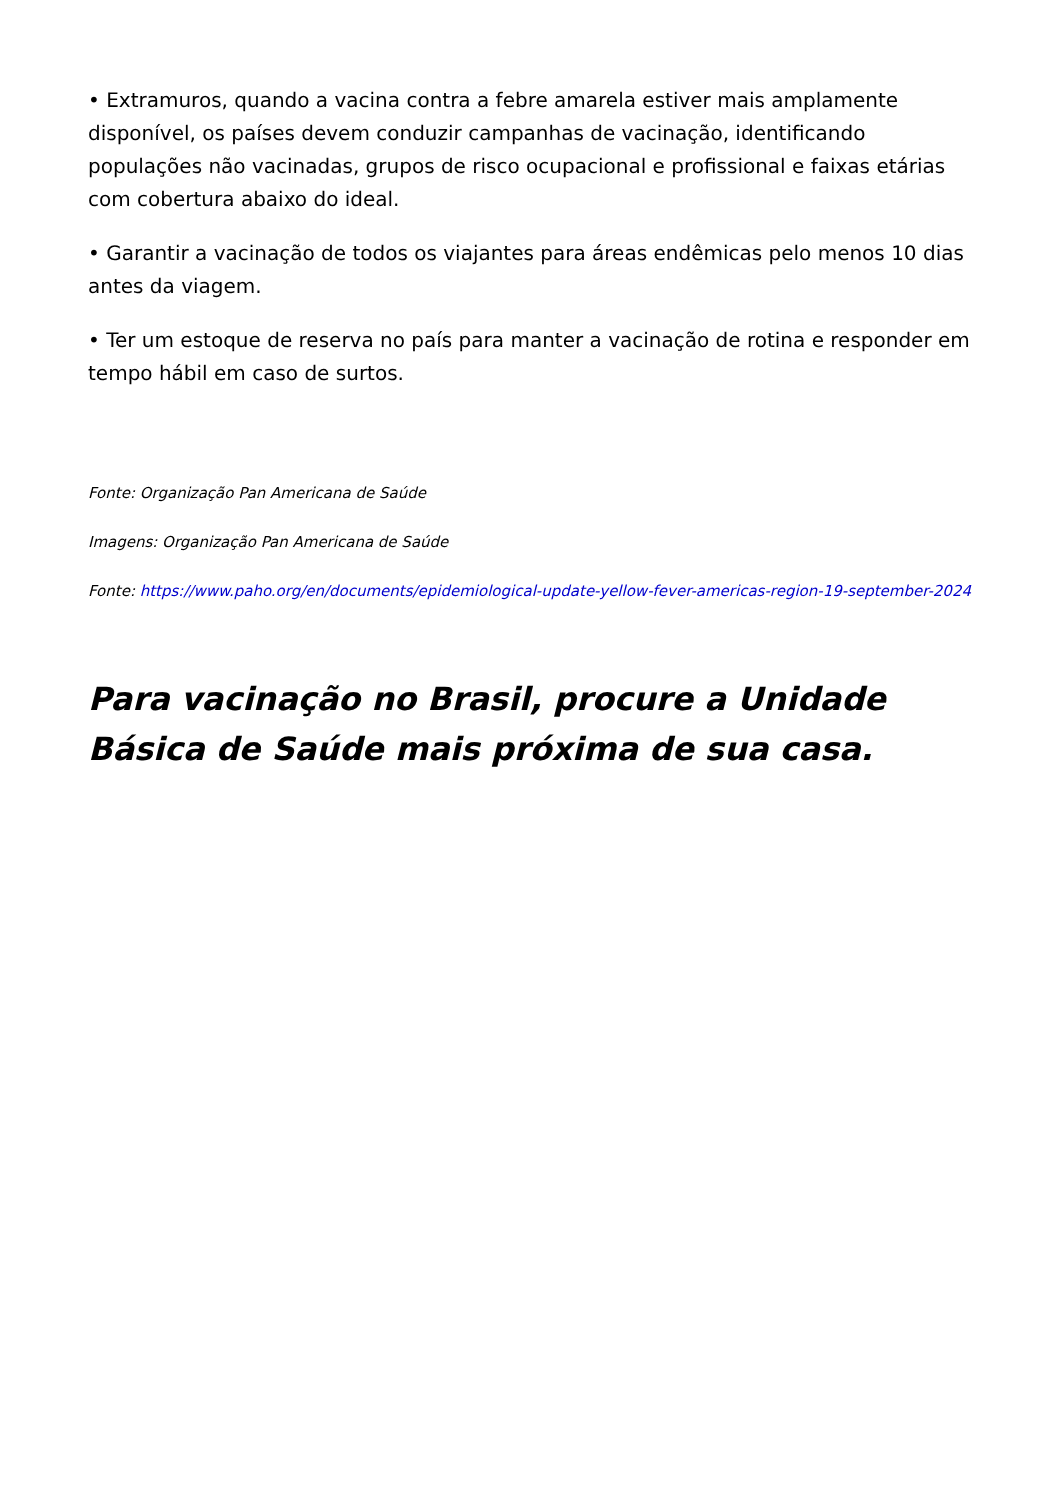• Extramuros, quando a vacina contra a febre amarela estiver mais amplamente disponível, os países devem conduzir campanhas de vacinação, identificando populações não vacinadas, grupos de risco ocupacional e profissional e faixas etárias com cobertura abaixo do ideal.
• Garantir a vacinação de todos os viajantes para áreas endêmicas pelo menos 10 dias antes da viagem.
• Ter um estoque de reserva no país para manter a vacinação de rotina e responder em tempo hábil em caso de surtos.
Fonte: Organização Pan Americana de Saúde
Imagens: Organização Pan Americana de Saúde
Fonte: https://www.paho.org/en/documents/epidemiological-update-yellow-fever-americas-region-19-september-2024
Para vacinação no Brasil, procure a Unidade Básica de Saúde mais próxima de sua casa.